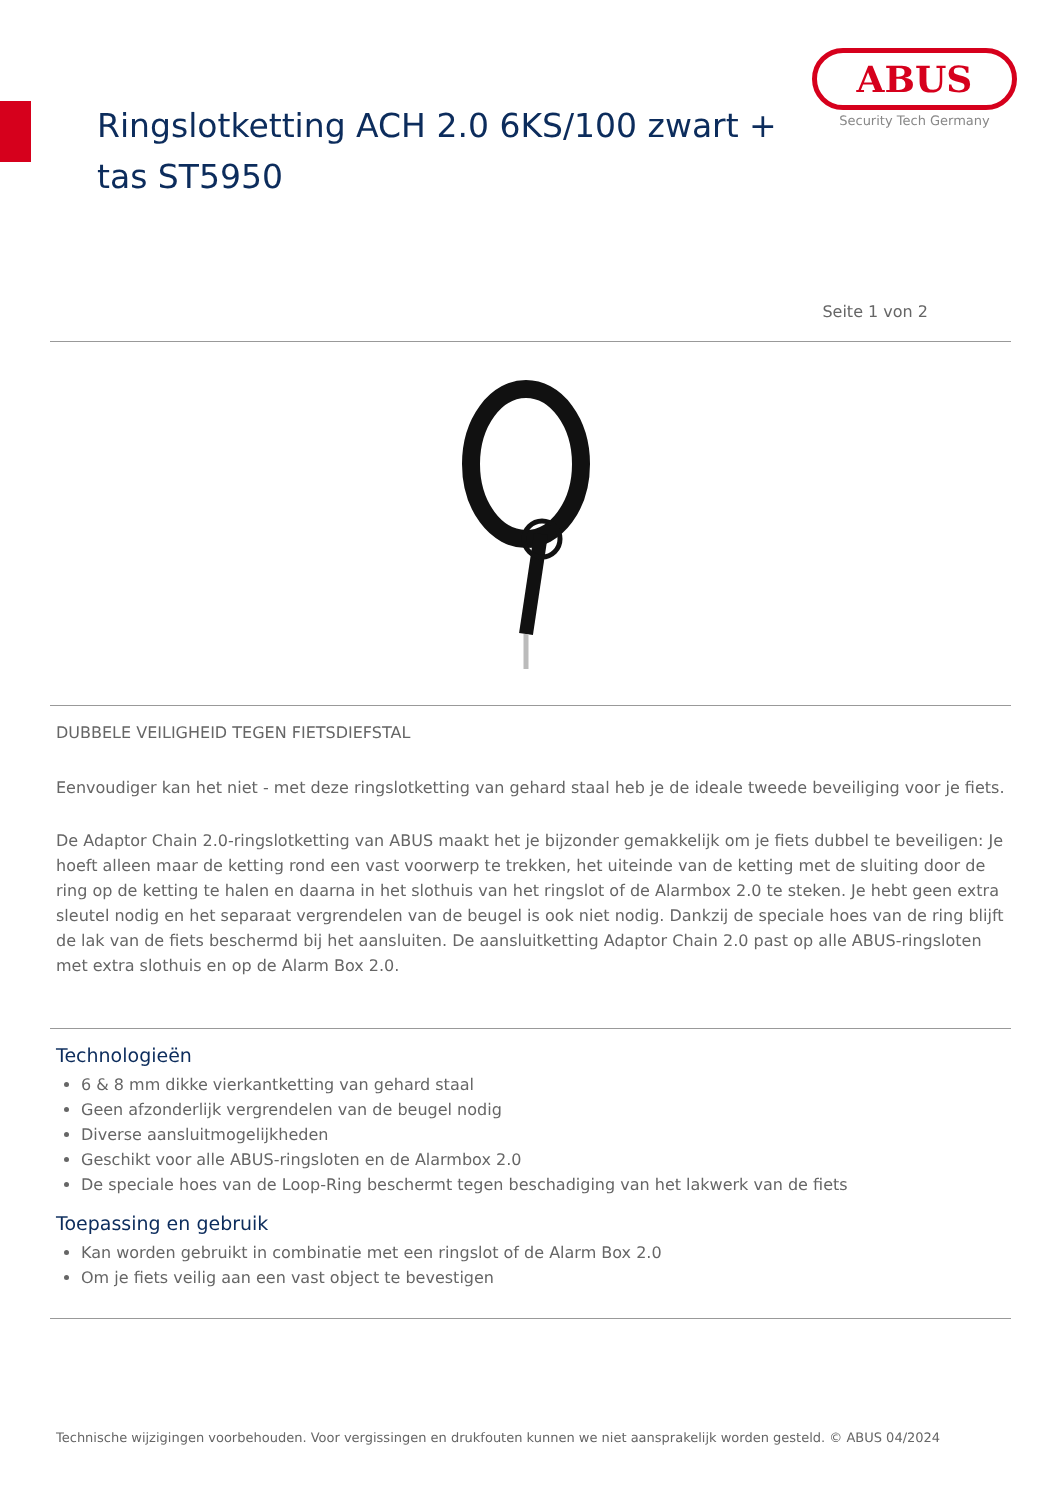Ringslotketting ACH 2.0 6KS/100 zwart + tas ST5950
ABUS
Security Tech Germany
Seite 1 von 2
DUBBELE VEILIGHEID TEGEN FIETSDIEFSTAL
Eenvoudiger kan het niet - met deze ringslotketting van gehard staal heb je de ideale tweede beveiliging voor je fiets.
De Adaptor Chain 2.0-ringslotketting van ABUS maakt het je bijzonder gemakkelijk om je fiets dubbel te beveiligen: Je hoeft alleen maar de ketting rond een vast voorwerp te trekken, het uiteinde van de ketting met de sluiting door de ring op de ketting te halen en daarna in het slothuis van het ringslot of de Alarmbox 2.0 te steken. Je hebt geen extra sleutel nodig en het separaat vergrendelen van de beugel is ook niet nodig. Dankzij de speciale hoes van de ring blijft de lak van de fiets beschermd bij het aansluiten. De aansluitketting Adaptor Chain 2.0 past op alle ABUS-ringsloten met extra slothuis en op de Alarm Box 2.0.
Technologieën
6 & 8 mm dikke vierkantketting van gehard staal
Geen afzonderlijk vergrendelen van de beugel nodig
Diverse aansluitmogelijkheden
Geschikt voor alle ABUS-ringsloten en de Alarmbox 2.0
De speciale hoes van de Loop-Ring beschermt tegen beschadiging van het lakwerk van de fiets
Toepassing en gebruik
Kan worden gebruikt in combinatie met een ringslot of de Alarm Box 2.0
Om je fiets veilig aan een vast object te bevestigen
Technische wijzigingen voorbehouden. Voor vergissingen en drukfouten kunnen we niet aansprakelijk worden gesteld. © ABUS 04/2024